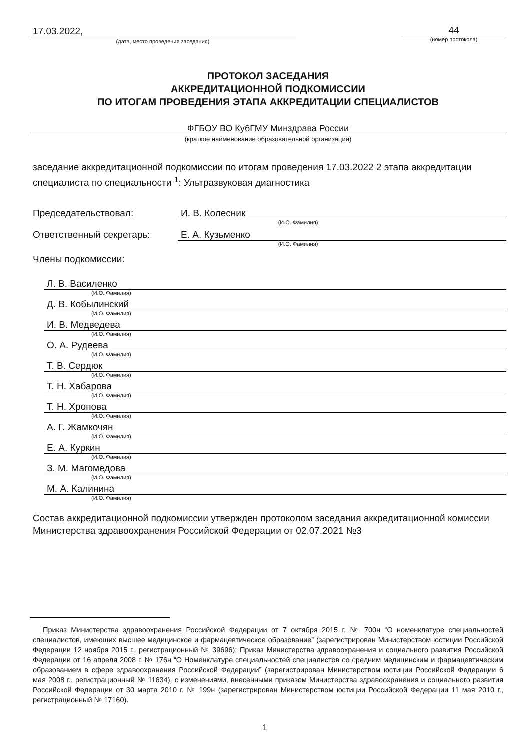17.03.2022,
(дата, место проведения заседания)
44
(номер протокола)
ПРОТОКОЛ ЗАСЕДАНИЯ
АККРЕДИТАЦИОННОЙ ПОДКОМИССИИ
ПО ИТОГАМ ПРОВЕДЕНИЯ ЭТАПА АККРЕДИТАЦИИ СПЕЦИАЛИСТОВ
ФГБОУ ВО КубГМУ Минздрава России
(краткое наименование образовательной организации)
заседание аккредитационной подкомиссии по итогам проведения 17.03.2022 2 этапа аккредитации специалиста по специальности <sup>1</sup>: Ультразвуковая диагностика
Председательствовал: И. В. Колесник
(И.О. Фамилия)
Ответственный секретарь: Е. А. Кузьменко
(И.О. Фамилия)
Члены подкомиссии:
Л. В. Василенко
(И.О. Фамилия)
Д. В. Кобылинский
(И.О. Фамилия)
И. В. Медведева
(И.О. Фамилия)
О. А. Рудеева
(И.О. Фамилия)
Т. В. Сердюк
(И.О. Фамилия)
Т. Н. Хабарова
(И.О. Фамилия)
Т. Н. Хропова
(И.О. Фамилия)
А. Г. Жамкочян
(И.О. Фамилия)
Е. А. Куркин
(И.О. Фамилия)
З. М. Магомедова
(И.О. Фамилия)
М. А. Калинина
(И.О. Фамилия)
Состав аккредитационной подкомиссии утвержден протоколом заседания аккредитационной комиссии Министерства здравоохранения Российской Федерации от 02.07.2021 №3
Приказ Министерства здравоохранения Российской Федерации от 7 октября 2015 г. № 700н “О номенклатуре специальностей специалистов, имеющих высшее медицинское и фармацевтическое образование” (зарегистрирован Министерством юстиции Российской Федерации 12 ноября 2015 г., регистрационный № 39696); Приказ Министерства здравоохранения и социального развития Российской Федерации от 16 апреля 2008 г. № 176н “О Номенклатуре специальностей специалистов со средним медицинским и фармацевтическим образованием в сфере здравоохранения Российской Федерации” (зарегистрирован Министерством юстиции Российской Федерации 6 мая 2008 г., регистрационный № 11634), с изменениями, внесенными приказом Министерства здравоохранения и социального развития Российской Федерации от 30 марта 2010 г. № 199н (зарегистрирован Министерством юстиции Российской Федерации 11 мая 2010 г., регистрационный № 17160).
1